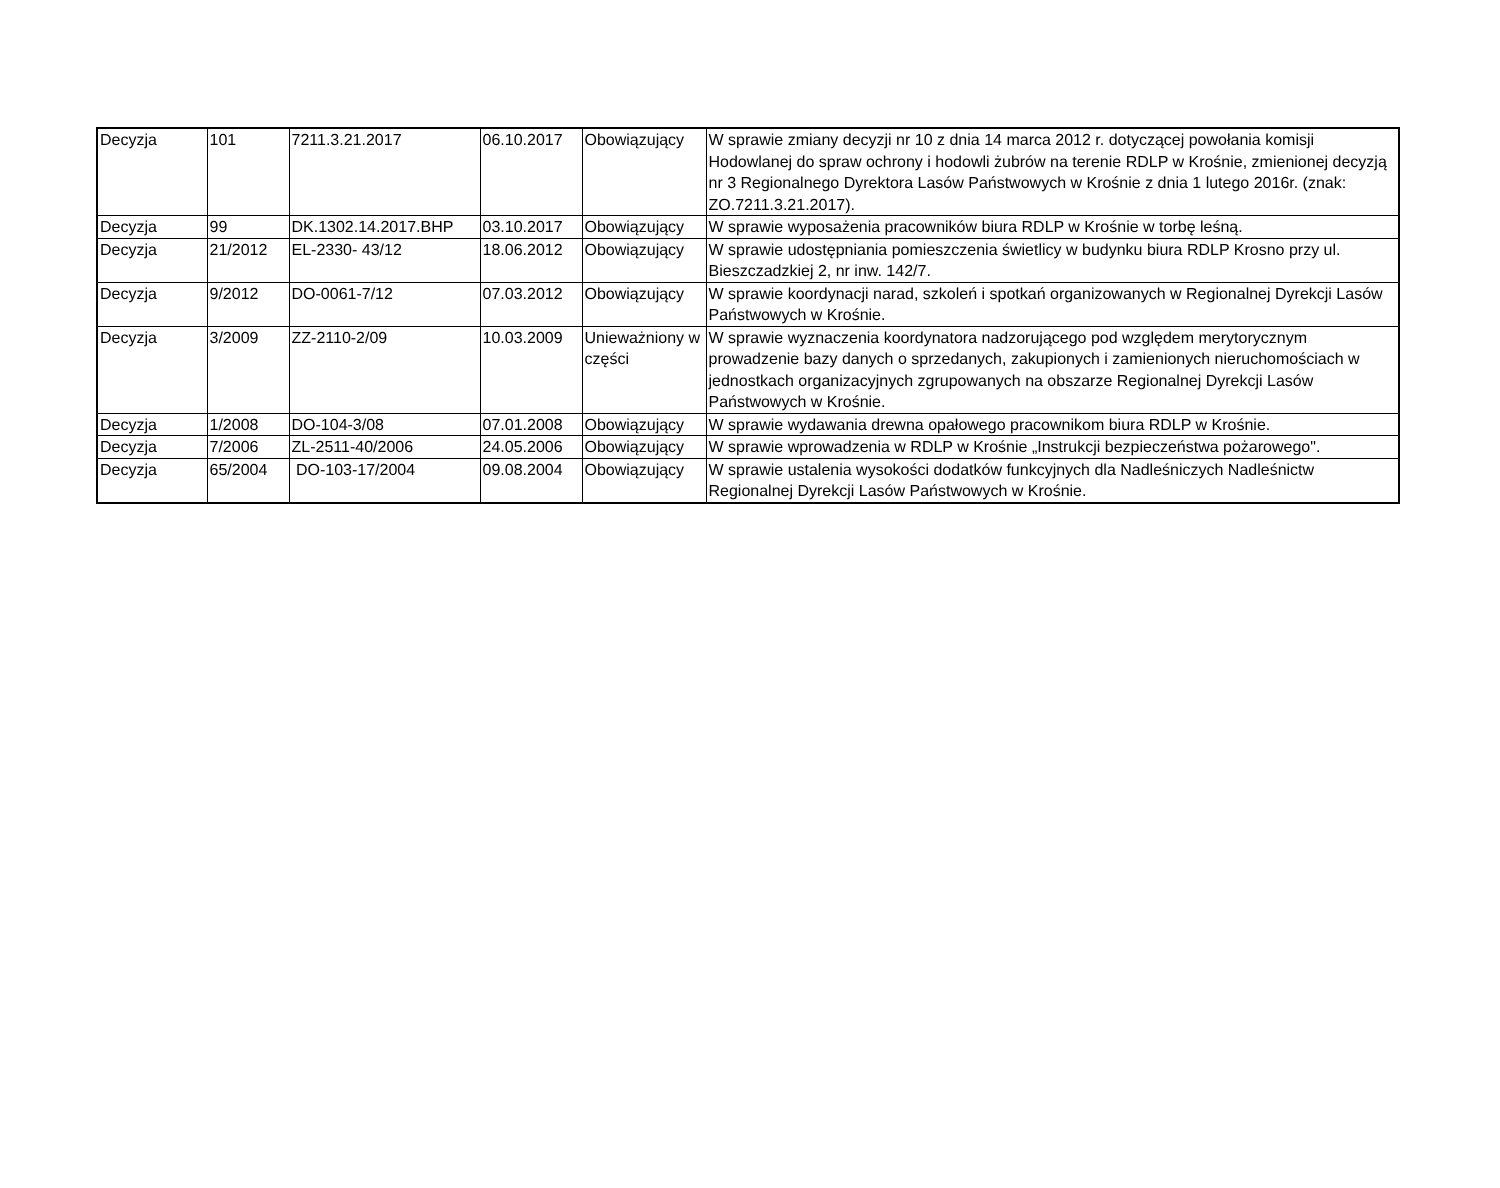| Decyzja | 101 | 7211.3.21.2017 | 06.10.2017 | Obowiązujący | W sprawie zmiany decyzji nr 10 z dnia 14 marca 2012 r. dotyczącej powołania komisji Hodowlanej do spraw ochrony i hodowli żubrów na terenie RDLP w Krośnie, zmienionej decyzją nr 3 Regionalnego Dyrektora Lasów Państwowych w Krośnie z dnia 1 lutego 2016r. (znak: ZO.7211.3.21.2017). |
| Decyzja | 99 | DK.1302.14.2017.BHP | 03.10.2017 | Obowiązujący | W sprawie wyposażenia pracowników biura RDLP w Krośnie w torbę leśną. |
| Decyzja | 21/2012 | EL-2330- 43/12 | 18.06.2012 | Obowiązujący | W sprawie udostępniania pomieszczenia świetlicy w budynku biura RDLP Krosno przy ul. Bieszczadzkiej 2, nr inw. 142/7. |
| Decyzja | 9/2012 | DO-0061-7/12 | 07.03.2012 | Obowiązujący | W sprawie koordynacji narad, szkoleń i spotkań organizowanych w Regionalnej Dyrekcji Lasów Państwowych w Krośnie. |
| Decyzja | 3/2009 | ZZ-2110-2/09 | 10.03.2009 | Unieważniony w części | W sprawie wyznaczenia koordynatora nadzorującego pod względem merytorycznym prowadzenie bazy danych o sprzedanych, zakupionych i zamienionych nieruchomościach w jednostkach organizacyjnych zgrupowanych na obszarze Regionalnej Dyrekcji Lasów Państwowych w Krośnie. |
| Decyzja | 1/2008 | DO-104-3/08 | 07.01.2008 | Obowiązujący | W sprawie wydawania drewna opałowego pracownikom biura RDLP w Krośnie. |
| Decyzja | 7/2006 | ZL-2511-40/2006 | 24.05.2006 | Obowiązujący | W sprawie wprowadzenia w RDLP w Krośnie „Instrukcji bezpieczeństwa pożarowego". |
| Decyzja | 65/2004 | DO-103-17/2004 | 09.08.2004 | Obowiązujący | W sprawie ustalenia wysokości dodatków funkcyjnych dla Nadleśniczych Nadleśnictw Regionalnej Dyrekcji Lasów Państwowych w Krośnie. |